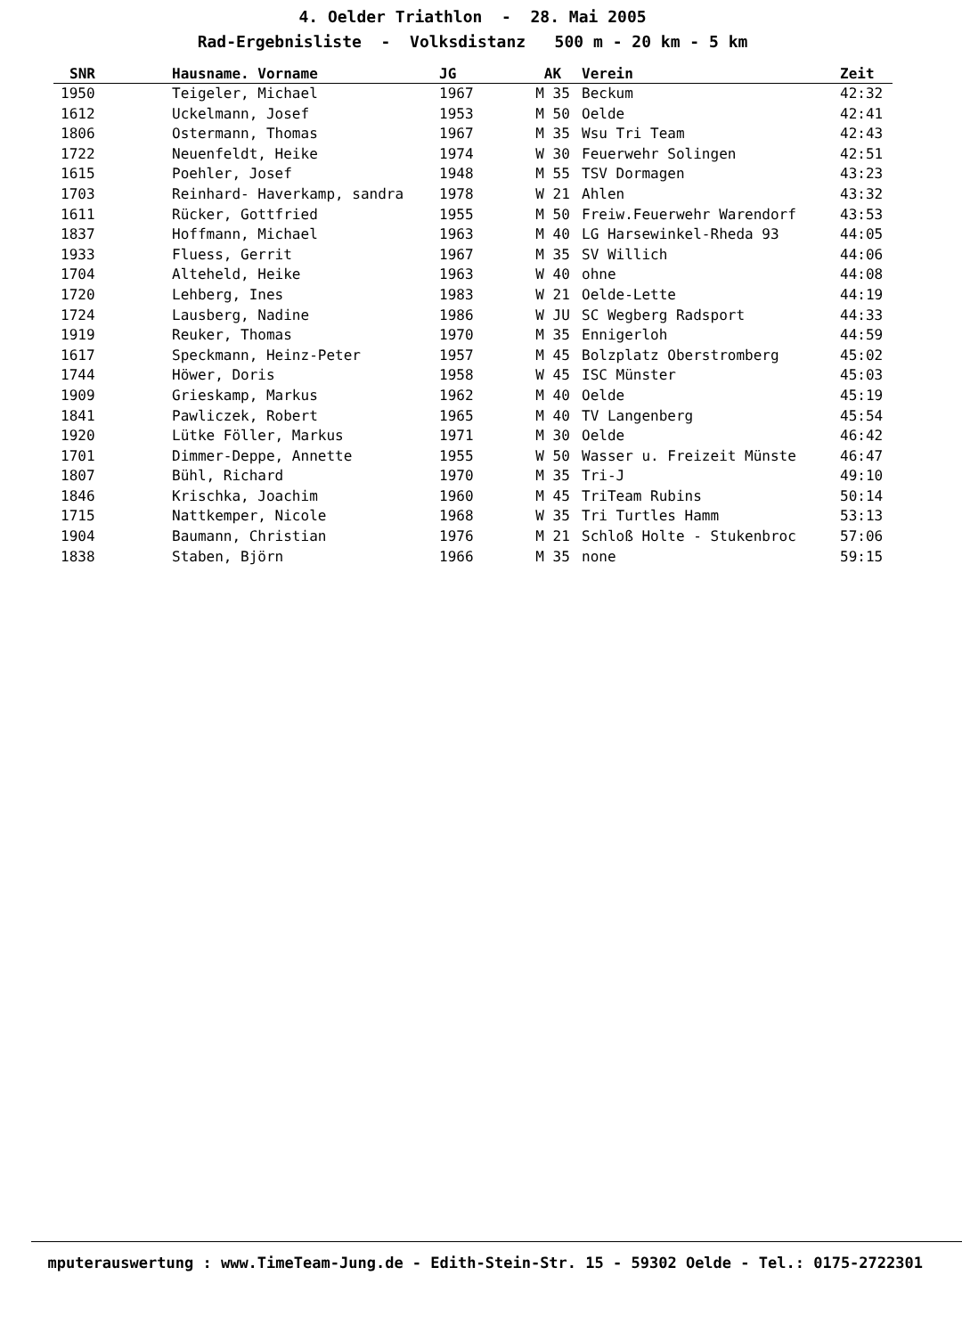4. Oelder Triathlon - 28. Mai 2005
Rad-Ergebnisliste - Volksdistanz 500 m - 20 km - 5 km
| SNR | Hausname. Vorname | JG | AK | Verein | Zeit |
| --- | --- | --- | --- | --- | --- |
| 1950 | Teigeler, Michael | 1967 | M 35 | Beckum | 42:32 |
| 1612 | Uckelmann, Josef | 1953 | M 50 | Oelde | 42:41 |
| 1806 | Ostermann, Thomas | 1967 | M 35 | Wsu Tri Team | 42:43 |
| 1722 | Neuenfeldt, Heike | 1974 | W 30 | Feuerwehr Solingen | 42:51 |
| 1615 | Poehler, Josef | 1948 | M 55 | TSV Dormagen | 43:23 |
| 1703 | Reinhard- Haverkamp, sandra | 1978 | W 21 | Ahlen | 43:32 |
| 1611 | Rücker, Gottfried | 1955 | M 50 | Freiw.Feuerwehr Warendorf | 43:53 |
| 1837 | Hoffmann, Michael | 1963 | M 40 | LG Harsewinkel-Rheda 93 | 44:05 |
| 1933 | Fluess, Gerrit | 1967 | M 35 | SV Willich | 44:06 |
| 1704 | Alteheld, Heike | 1963 | W 40 | ohne | 44:08 |
| 1720 | Lehberg, Ines | 1983 | W 21 | Oelde-Lette | 44:19 |
| 1724 | Lausberg, Nadine | 1986 | W JU | SC Wegberg Radsport | 44:33 |
| 1919 | Reuker, Thomas | 1970 | M 35 | Ennigerloh | 44:59 |
| 1617 | Speckmann, Heinz-Peter | 1957 | M 45 | Bolzplatz Oberstromberg | 45:02 |
| 1744 | Höwer, Doris | 1958 | W 45 | ISC Münster | 45:03 |
| 1909 | Grieskamp, Markus | 1962 | M 40 | Oelde | 45:19 |
| 1841 | Pawliczek, Robert | 1965 | M 40 | TV Langenberg | 45:54 |
| 1920 | Lütke Föller, Markus | 1971 | M 30 | Oelde | 46:42 |
| 1701 | Dimmer-Deppe, Annette | 1955 | W 50 | Wasser u. Freizeit Münste | 46:47 |
| 1807 | Bühl, Richard | 1970 | M 35 | Tri-J | 49:10 |
| 1846 | Krischka, Joachim | 1960 | M 45 | TriTeam Rubins | 50:14 |
| 1715 | Nattkemper, Nicole | 1968 | W 35 | Tri Turtles Hamm | 53:13 |
| 1904 | Baumann, Christian | 1976 | M 21 | Schloß Holte - Stukenbroc | 57:06 |
| 1838 | Staben, Björn | 1966 | M 35 | none | 59:15 |
mputerauswertung : www.TimeTeam-Jung.de - Edith-Stein-Str. 15 - 59302 Oelde - Tel.: 0175-2722301